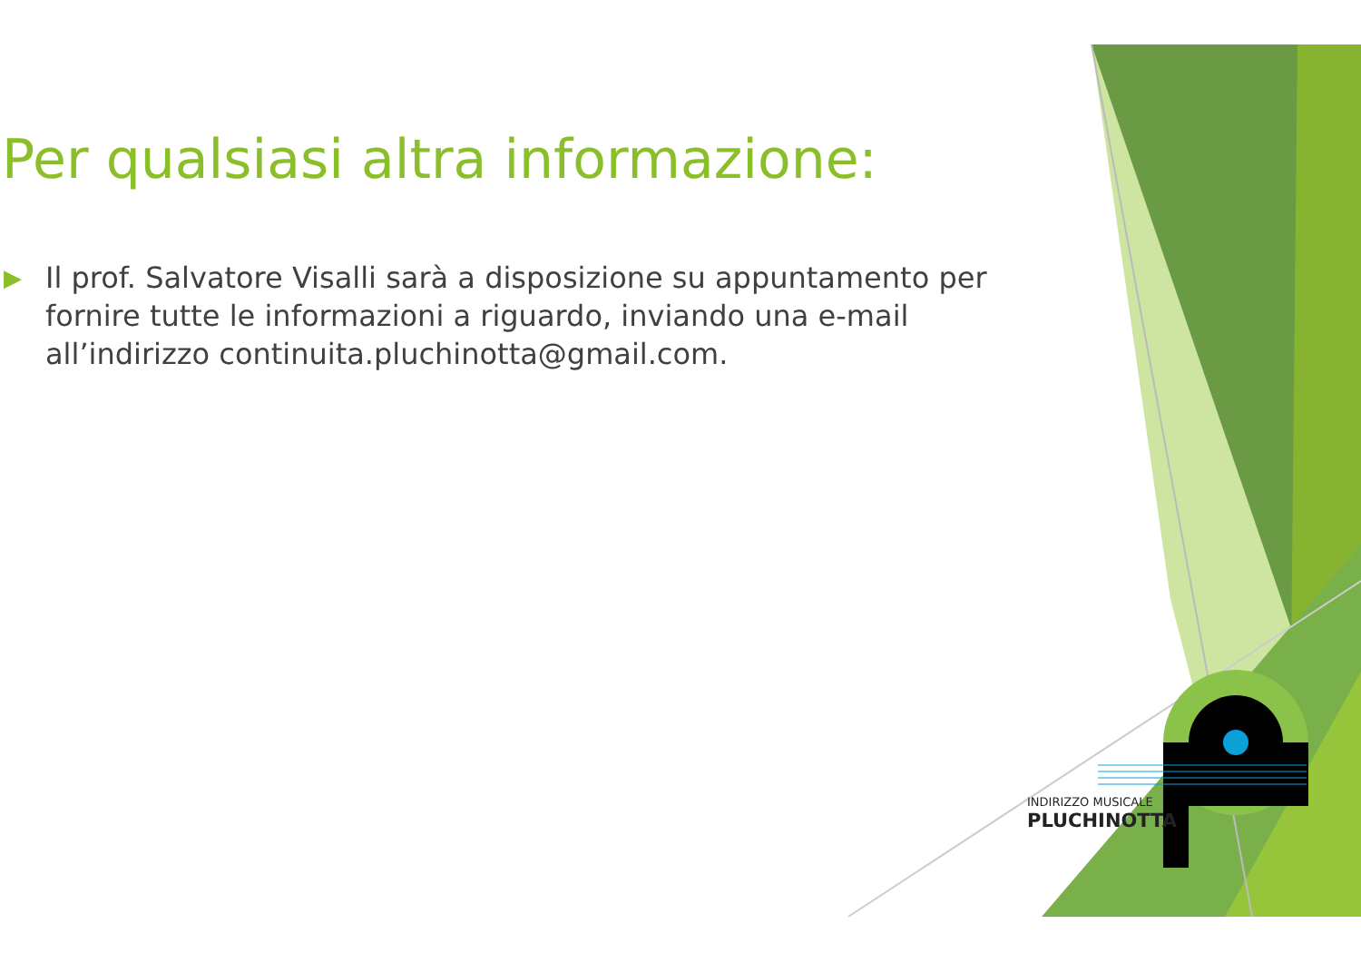Per qualsiasi altra informazione:
▶ Il prof. Salvatore Visalli sarà a disposizione su appuntamento per fornire tutte le informazioni a riguardo, inviando una e-mail all’indirizzo continuita.pluchinotta@gmail.com.
INDIRIZZO MUSICALE
PLUCHINOTTA